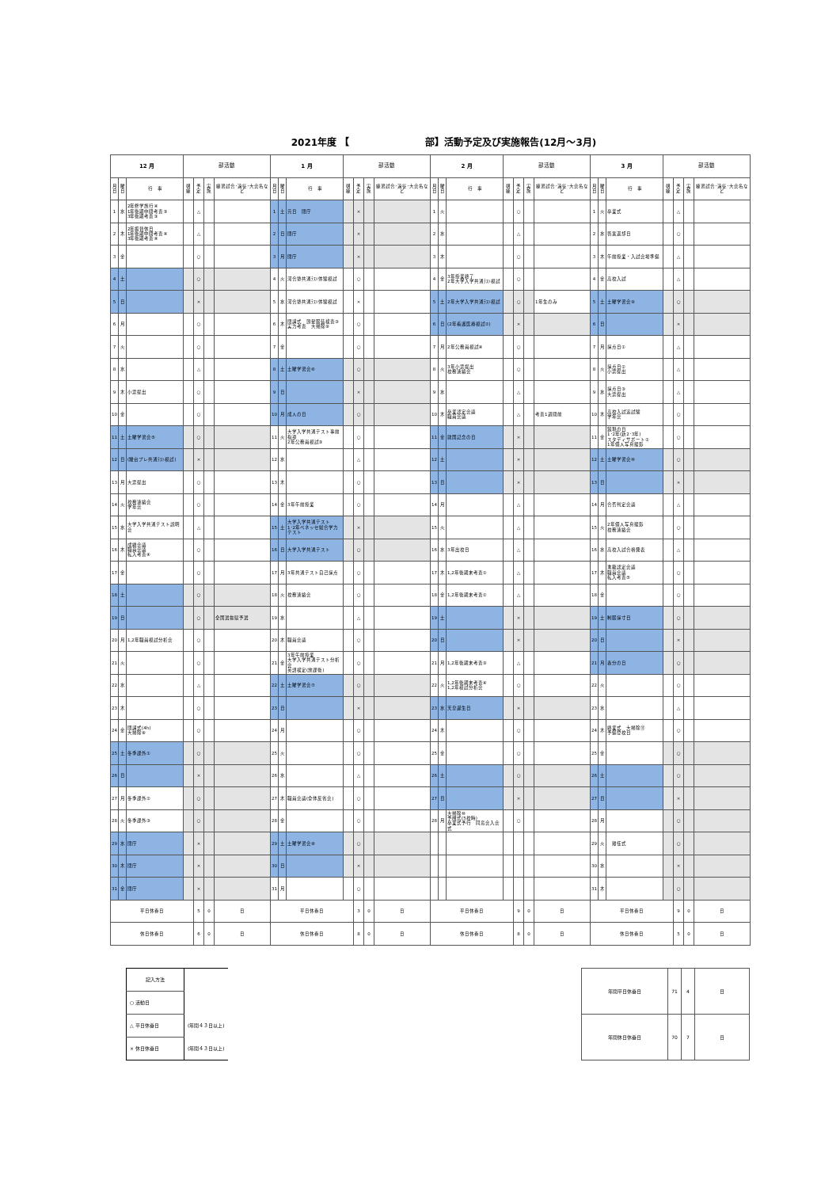2021年度 【　　　　　　　　部】活動予定及び実施報告(12月～3月)
| 12 月 | | | 部活動 | | | | 1 月 | | | 部活動 | | | | 2 月 | | | 部活動 | | | | 3 月 | | | 部活動 | | | |
| --- | --- | --- | --- | --- | --- | --- | --- | --- | --- | --- | --- | --- | --- | --- | --- | --- | --- | --- | --- | --- | --- | --- | --- | --- | --- | --- | --- |
| 月日 | 曜日 | 行 事 | 朝練 | 予定 | 実施 | 練習試合･遠征･大会名など | 月日 | 曜日 | 行 事 | 朝練 | 予定 | 実施 | 練習試合･遠征･大会名など | 月日 | 曜日 | 行 事 | 朝練 | 予定 | 実施 | 練習試合･遠征･大会名など | 月日 | 曜日 | 行 事 | 朝練 | 予定 | 実施 | 練習試合･遠征･大会名など |
| 1 | 水 | 2年修学旅行④ 1年後期中間考査③ 3年後期考査③ | | △ | | | 1 | 土 | 元日 閉庁 | | × | | | 1 | 火 | | | ○ | | | 1 | 火 | 卒業式 | | △ | | |
| 2 | 木 | 2年振替休日 1年後期中間考査④ 3年後期考査④ | | △ | | | 2 | 日 | 閉庁 | | × | | | 2 | 水 | | | △ | | | 2 | 水 | 答案返却日 | | ○ | | |
| 3 | 金 | | | ○ | | | 3 | 月 | 閉庁 | | × | | | 3 | 木 | | | ○ | | | 3 | 木 | 午前授業・入試会場準備 | | △ | | |
| 4 | 土 | | | ○ | | | 4 | 火 | 河合塾共通ﾃｽﾄ体験模試 | | ○ | | | 4 | 金 | 3年授業終了 2年大学入学共通ﾃｽﾄ模試 | | ○ | | | 4 | 金 | 高校入試 | | △ | | |
| 5 | 日 | | | × | | | 5 | 水 | 河合塾共通ﾃｽﾄ体験模試 | | × | | | 5 | 土 | 2年大学入学共通ﾃｽﾄ模試 | | ○ | | 1年生のみ | 5 | 土 | 土曜学習会⑨ | | ○ | | |
| 6 | 月 | | | ○ | | | 6 | 木 | 閉講式 頭髪服装検査③ 実力考査 大掃除⑨ | | ○ | | | 6 | 日 | (2年看護医療模試②) | | × | | | 6 | 日 | | | × | | |
| 7 | 火 | | | ○ | | | 7 | 金 | | | ○ | | | 7 | 月 | 2年公務員模試④ | | ○ | | | 7 | 月 | 採点日① | | △ | | |
| 8 | 水 | | | △ | | | 8 | 土 | 土曜学習会⑥ | | ○ | | | 8 | 火 | 3年小票提出 校務連絡会 | | ○ | | | 8 | 火 | 採点日② 小票提出 | | △ | | |
| 9 | 木 | 小票提出 | | ○ | | | 9 | 日 | | | × | | | 9 | 水 | | | △ | | | 9 | 水 | 採点日③ 大票提出 | | △ | | |
| 10 | 金 | | | ○ | | | 10 | 月 | 成人の日 | | ○ | | | 10 | 木 | 卒業認定会議 職員会議 | | △ | | 考査1週間前 | 10 | 木 | 高校入試追試験 学年会 | | ○ | | |
| 11 | 土 | 土曜学習会⑤ | | ○ | | | 11 | 火 | 大学入学共通テスト事前指導 2年公務員模試③ | | ○ | | | 11 | 金 | 建国記念の日 | | × | | | 11 | 金 | 鏡現の日 1･2年(新2･3年) スタディサポート① 1年個人写真撮影 | | ○ | | |
| 12 | 日 | (駿台プレ共通ﾃｽﾄ模試) | | × | | | 12 | 水 | | | △ | | | 12 | 土 | | | × | | | 12 | 土 | 土曜学習会⑩ | | ○ | | |
| 13 | 月 | 大票提出 | | ○ | | | 13 | 木 | | | ○ | | | 13 | 日 | | | × | | | 13 | 日 | | | × | | |
| 14 | 火 | 校務連絡会 学年会 | | ○ | | | 14 | 金 | 3年午前授業 | | ○ | | | 14 | 月 | | | △ | | | 14 | 月 | 合否判定会議 | | △ | | |
| 15 | 水 | 大学入学共通テスト説明会 | | △ | | | 15 | 土 | 大学入学共通テスト 1･2年ベネッセ総合学力テスト | | × | | | 15 | 火 | | | △ | | | 15 | 火 | 2年個人写真撮影 校務連絡会 | | ○ | | |
| 16 | 木 | 成績会議 職員会議 転入考査④ | | ○ | | | 16 | 日 | 大学入学共通テスト | | ○ | | | 16 | 水 | 3年出校日 | | △ | | | 16 | 水 | 高校入試合格発表 | | △ | | |
| 17 | 金 | | | ○ | | | 17 | 月 | 3年共通テスト自己採点 | | ○ | | | 17 | 木 | 1,2年後期末考査① | | △ | | | 17 | 木 | 進級認定会議 職員会議 転入考査⑤ | | ○ | | |
| 18 | 土 | | | ○ | | | 18 | 火 | 校務連絡会 | | ○ | | | 18 | 金 | 1,2年後期末考査② | | △ | | | 18 | 金 | | | ○ | | |
| 19 | 日 | | | ○ | | 全国選抜県予選 | 19 | 水 | | | △ | | | 19 | 土 | | | × | | | 19 | 土 | 制服採寸日 | | ○ | | |
| 20 | 月 | 1,2年職員模試分析会 | | ○ | | | 20 | 木 | 職員会議 | | ○ | | | 20 | 日 | | | × | | | 20 | 日 | | | × | | |
| 21 | 火 | | | ○ | | | 21 | 金 | 3年午前授業 大学入学共通テスト分析会 英語検定(放課後) | | ○ | | | 21 | 月 | 1,2年後期末考査③ | | △ | | | 21 | 月 | 春分の日 | | ○ | | |
| 22 | 水 | | | △ | | | 22 | 土 | 土曜学習会⑦ | | ○ | | | 22 | 火 | 1,2年後期末考査④ 1,2年模試分析会 | | ○ | | | 22 | 火 | | | ○ | | |
| 23 | 木 | | | ○ | | | 23 | 日 | | | × | | | 23 | 水 | 天皇誕生日 | | × | | | 23 | 水 | | | △ | | |
| 24 | 金 | 閉講式(4h) 大掃除⑧ | | ○ | | | 24 | 月 | | | ○ | | | 24 | 木 | | | ○ | | | 24 | 木 | 終業式 大掃除⑪ 予備登校日 | | ○ | | |
| 25 | 土 | 冬季課外① | | ○ | | | 25 | 火 | | | ○ | | | 25 | 金 | | | ○ | | | 25 | 金 | | | ○ | | |
| 26 | 日 | | | × | | | 26 | 水 | | | △ | | | 26 | 土 | | | ○ | | | 26 | 土 | | | ○ | | |
| 27 | 月 | 冬季課外② | | ○ | | | 27 | 木 | 職員会議(全体反省会) | | ○ | | | 27 | 日 | | | × | | | 27 | 日 | | | × | | |
| 28 | 火 | 冬季課外③ | | ○ | | | 28 | 金 | | | ○ | | | 28 | 月 | 大掃除⑩ 予餞式(5校時) 卒業式予行 同窓会入会式 | | ○ | | | 28 | 月 | | | ○ | | |
| 29 | 水 | 閉庁 | | × | | | 29 | 土 | 土曜学習会⑧ | | ○ | | | | | | | | | | 29 | 火 | 離任式 | | ○ | | |
| 30 | 木 | 閉庁 | | × | | | 30 | 日 | | | × | | | | | | | | | | 30 | 水 | | | × | | |
| 31 | 金 | 閉庁 | | × | | | 31 | 月 | | | ○ | | | | | | | | | | 31 | 木 | | | ○ | | |
| 平日休養日 | | | | 5 | 0 | 日 | 平日休養日 | | | | 3 | 0 | 日 | 平日休養日 | | | | 9 | 0 | 日 | 平日休養日 | | | | 9 | 0 | 日 |
| 休日休養日 | | | | 6 | 0 | 日 | 休日休養日 | | | | 8 | 0 | 日 | 休日休養日 | | | | 8 | 0 | 日 | 休日休養日 | | | | 5 | 0 | 日 |
| 記入方法 | |
| ○ 活動日 | |
| △ 平日休養日 | (年間４３日以上) |
| × 休日休養日 | (年間４３日以上) |
| 年間平日休養日 | 71 | 4 | 日 |
| 年間休日休養日 | 70 | 7 | 日 |